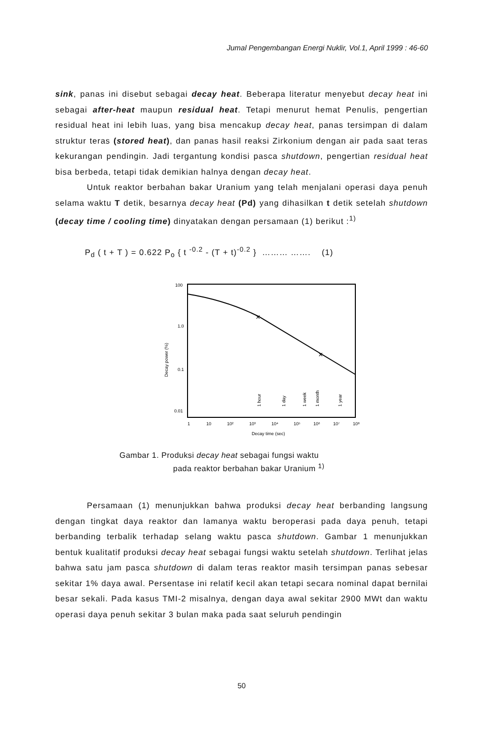Jumal Pengembangan Energi Nuklir, Vol.1, April 1999 : 46-60
sink, panas ini disebut sebagai decay heat. Beberapa literatur menyebut decay heat ini sebagai after-heat maupun residual heat. Tetapi menurut hemat Penulis, pengertian residual heat ini lebih luas, yang bisa mencakup decay heat, panas tersimpan di dalam struktur teras (stored heat), dan panas hasil reaksi Zirkonium dengan air pada saat teras kekurangan pendingin. Jadi tergantung kondisi pasca shutdown, pengertian residual heat bisa berbeda, tetapi tidak demikian halnya dengan decay heat.
Untuk reaktor berbahan bakar Uranium yang telah menjalani operasi daya penuh selama waktu T detik, besarnya decay heat (Pd) yang dihasilkan t detik setelah shutdown (decay time / cooling time) dinyatakan dengan persamaan (1) berikut :<sup>1)</sup>
P<sub>d</sub> ( t + T ) = 0.622 P<sub>o</sub> { t <sup>-0.2</sup> - (T + t)<sup>-0.2</sup> } ……… ……. (1)
100
1.0
0.1
0.01
Decay power (%)
×
×
1
10
10²
10³
10⁴
10⁵
10⁶
10⁷
10⁸
Decay time (sec)
1 hour
1 day
1 week
1 month
1 year
Gambar 1. Produksi decay heat sebagai fungsi waktu
pada reaktor berbahan bakar Uranium <sup>1)</sup>
Persamaan (1) menunjukkan bahwa produksi decay heat berbanding langsung dengan tingkat daya reaktor dan lamanya waktu beroperasi pada daya penuh, tetapi berbanding terbalik terhadap selang waktu pasca shutdown. Gambar 1 menunjukkan bentuk kualitatif produksi decay heat sebagai fungsi waktu setelah shutdown. Terlihat jelas bahwa satu jam pasca shutdown di dalam teras reaktor masih tersimpan panas sebesar sekitar 1% daya awal. Persentase ini relatif kecil akan tetapi secara nominal dapat bernilai besar sekali. Pada kasus TMI-2 misalnya, dengan daya awal sekitar 2900 MWt dan waktu operasi daya penuh sekitar 3 bulan maka pada saat seluruh pendingin
50